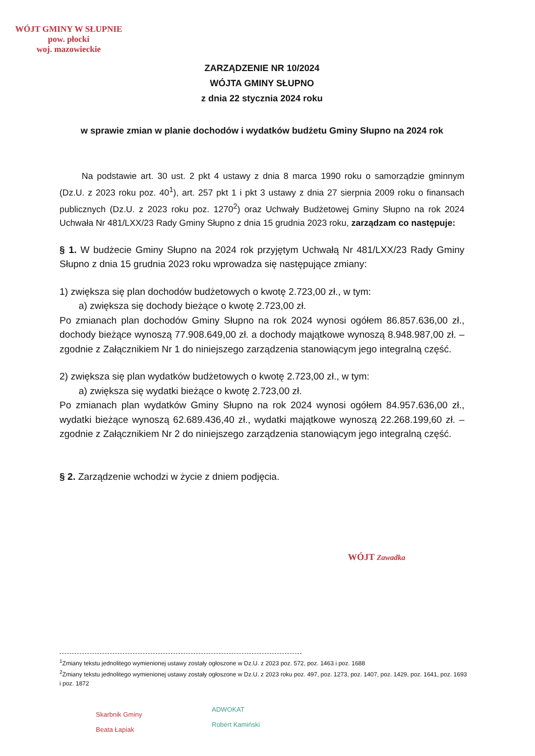WÓJT GMINY W SŁUPNIE
pow. płocki
woj. mazowieckie
ZARZĄDZENIE NR 10/2024
WÓJTA GMINY SŁUPNO
z dnia 22 stycznia 2024 roku
w sprawie zmian w planie dochodów i wydatków budżetu Gminy Słupno na 2024 rok
Na podstawie art. 30 ust. 2 pkt 4 ustawy z dnia 8 marca 1990 roku o samorządzie gminnym (Dz.U. z 2023 roku poz. 40<sup>1</sup>), art. 257 pkt 1 i pkt 3 ustawy z dnia 27 sierpnia 2009 roku o finansach publicznych (Dz.U. z 2023 roku poz. 1270<sup>2</sup>) oraz Uchwały Budżetowej Gminy Słupno na rok 2024 Uchwała Nr 481/LXX/23 Rady Gminy Słupno z dnia 15 grudnia 2023 roku, zarządzam co następuje:
§ 1. W budżecie Gminy Słupno na 2024 rok przyjętym Uchwałą Nr 481/LXX/23 Rady Gminy Słupno z dnia 15 grudnia 2023 roku wprowadza się następujące zmiany:
1) zwiększa się plan dochodów budżetowych o kwotę 2.723,00 zł., w tym:
a) zwiększa się dochody bieżące o kwotę 2.723,00 zł.
Po zmianach plan dochodów Gminy Słupno na rok 2024 wynosi ogółem 86.857.636,00 zł., dochody bieżące wynoszą 77.908.649,00 zł. a dochody majątkowe wynoszą 8.948.987,00 zł. – zgodnie z Załącznikiem Nr 1 do niniejszego zarządzenia stanowiącym jego integralną część.
2) zwiększa się plan wydatków budżetowych o kwotę 2.723,00 zł., w tym:
a) zwiększa się wydatki bieżące o kwotę 2.723,00 zł.
Po zmianach plan wydatków Gminy Słupno na rok 2024 wynosi ogółem 84.957.636,00 zł., wydatki bieżące wynoszą 62.689.436,40 zł., wydatki majątkowe wynoszą 22.268.199,60 zł. – zgodnie z Załącznikiem Nr 2 do niniejszego zarządzenia stanowiącym jego integralną część.
§ 2. Zarządzenie wchodzi w życie z dniem podjęcia.
WÓJT Zawadka
<sup>1</sup> Zmiany tekstu jednolitego wymienionej ustawy zostały ogłoszone w Dz.U. z 2023 poz. 572, poz. 1463 i poz. 1688
<sup>2</sup> Zmiany tekstu jednolitego wymienionej ustawy zostały ogłoszone w Dz.U. z 2023 roku poz. 497, poz. 1273, poz. 1407, poz. 1429, poz. 1641, poz. 1693 i poz. 1872
Skarbnik Gminy
Beata Łapiak
ADWOKAT
Robert Kamiński